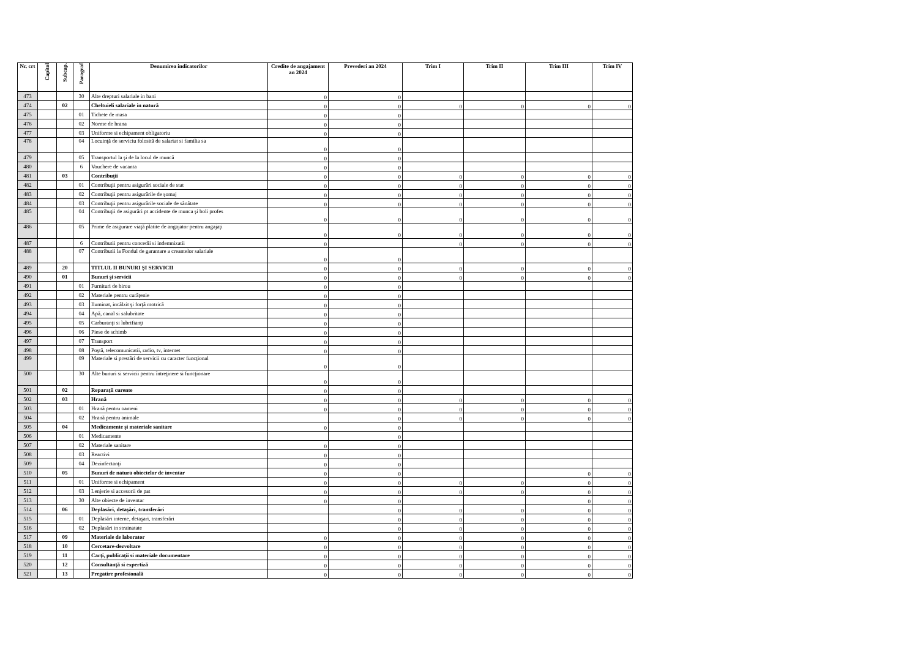| Nr. crt | Capitol | Subcap. | Paragraf | Denumirea indicatorilor | Credite de angajament an 2024 | Prevederi an 2024 | Trim I | Trim II | Trim III | Trim IV |
| --- | --- | --- | --- | --- | --- | --- | --- | --- | --- | --- |
| 473 | | | 30 | Alte drepturi salariale in bani | 0 | 0 | | | | |
| 474 | | 02 | | Cheltuieli salariale in natură | 0 | 0 | 0 | 0 | 0 | 0 |
| 475 | | | 01 | Tichete de masa | 0 | 0 | | | | |
| 476 | | | 02 | Norme de hrana | 0 | 0 | | | | |
| 477 | | | 03 | Uniforme si echipament obligatoriu | 0 | 0 | | | | |
| 478 | | | 04 | Locuinţă de serviciu folosită de salariat si familia sa | 0 | 0 | | | | |
| 479 | | | 05 | Transportul la şi de la locul de muncă | 0 | 0 | | | | |
| 480 | | | 6 | Vouchere de vacanta | 0 | 0 | | | | |
| 481 | | 03 | | Contribuţii | 0 | 0 | 0 | 0 | 0 | 0 |
| 482 | | | 01 | Contribuţii pentru asigurări sociale de stat | 0 | 0 | 0 | 0 | 0 | 0 |
| 483 | | | 02 | Contribuţii pentru asigurările de şomaj | 0 | 0 | 0 | 0 | 0 | 0 |
| 484 | | | 03 | Contribuţii pentru asigurările sociale de sănătate | 0 | 0 | 0 | 0 | 0 | 0 |
| 485 | | | 04 | Contribuţii de asigurări pt accidente de munca şi boli profes | 0 | 0 | 0 | 0 | 0 | 0 |
| 486 | | | 05 | Prime de asigurare viaţă platite de angajator pentru angajaţi | 0 | 0 | 0 | 0 | 0 | 0 |
| 487 | | | 6 | Contributii pentru concedii si indemnizatii | 0 | | 0 | 0 | 0 | 0 |
| 488 | | | 07 | Contributii la Fondul de garantare a creantelor salariale | 0 | 0 | | | | |
| 489 | | 20 | | TITLUL II BUNURI ŞI SERVICII | 0 | 0 | 0 | 0 | 0 | 0 |
| 490 | | 01 | | Bunuri şi servicii | 0 | 0 | 0 | 0 | 0 | 0 |
| 491 | | | 01 | Furnituri de birou | 0 | 0 | | | | |
| 492 | | | 02 | Materiale pentru curăţenie | 0 | 0 | | | | |
| 493 | | | 03 | Iluminat, incălzit şi forţă motrică | 0 | 0 | | | | |
| 494 | | | 04 | Apă, canal si salubritate | 0 | 0 | | | | |
| 495 | | | 05 | Carburanţi si lubrifianţi | 0 | 0 | | | | |
| 496 | | | 06 | Piese de schimb | 0 | 0 | | | | |
| 497 | | | 07 | Transport | 0 | 0 | | | | |
| 498 | | | 08 | Poştă, telecomunicatii, radio, tv, internet | 0 | 0 | | | | |
| 499 | | | 09 | Materiale si prestări de servicii cu caracter funcţional | 0 | 0 | | | | |
| 500 | | | 30 | Alte bunuri si servicii pentru întreţinere si funcţionare | 0 | 0 | | | | |
| 501 | | 02 | | Reparaţii curente | 0 | 0 | | | | |
| 502 | | 03 | | Hrană | 0 | 0 | 0 | 0 | 0 | 0 |
| 503 | | | 01 | Hrană pentru oameni | 0 | 0 | 0 | 0 | 0 | 0 |
| 504 | | | 02 | Hrană pentru animale | | 0 | 0 | 0 | 0 | 0 |
| 505 | | 04 | | Medicamente şi materiale sanitare | 0 | 0 | | | | |
| 506 | | | 01 | Medicamente | | 0 | | | | |
| 507 | | | 02 | Materiale sanitare | 0 | 0 | | | | |
| 508 | | | 03 | Reactivi | 0 | 0 | | | | |
| 509 | | | 04 | Dezinfectanţi | 0 | 0 | | | | |
| 510 | | 05 | | Bunuri de natura obiectelor de inventar | 0 | 0 | | | 0 | 0 |
| 511 | | | 01 | Uniforme si echipament | 0 | 0 | 0 | 0 | 0 | 0 |
| 512 | | | 03 | Lenjerie si accesorii de pat | 0 | 0 | 0 | 0 | 0 | 0 |
| 513 | | | 30 | Alte obiecte de inventar | 0 | 0 | | | 0 | 0 |
| 514 | | 06 | | Deplasări, detaşări, transferări | | 0 | 0 | 0 | 0 | 0 |
| 515 | | | 01 | Deplasări interne, detaşari, transferări | | 0 | 0 | 0 | 0 | 0 |
| 516 | | | 02 | Deplasări in strainatate | | 0 | 0 | 0 | 0 | 0 |
| 517 | | 09 | | Materiale de laborator | 0 | 0 | 0 | 0 | 0 | 0 |
| 518 | | 10 | | Cercetare-dezvoltare | 0 | 0 | 0 | 0 | 0 | 0 |
| 519 | | 11 | | Carţi, publicaţii si materiale documentare | 0 | 0 | 0 | 0 | 0 | 0 |
| 520 | | 12 | | Consultanţă si expertiză | 0 | 0 | 0 | 0 | 0 | 0 |
| 521 | | 13 | | Pregatire profesională | 0 | 0 | 0 | 0 | 0 | 0 |